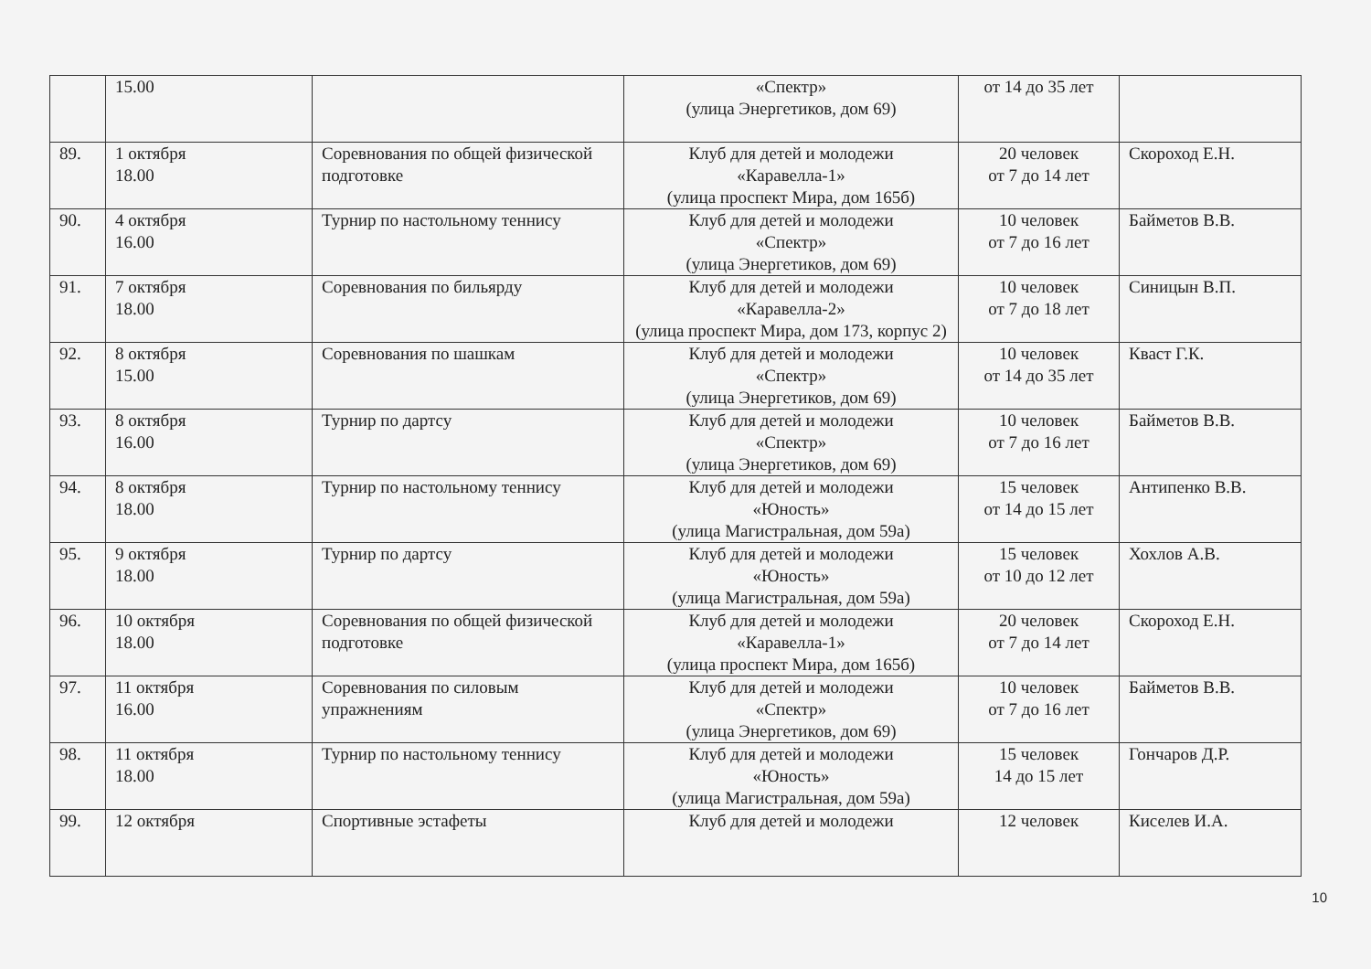| | 15.00 | | «Спектр» (улица Энергетиков, дом 69) | от 14 до 35 лет | |
| 89. | 1 октября 18.00 | Соревнования по общей физической подготовке | Клуб для детей и молодежи «Каравелла-1» (улица проспект Мира, дом 165б) | 20 человек от 7 до 14 лет | Скороход Е.Н. |
| 90. | 4 октября 16.00 | Турнир по настольному теннису | Клуб для детей и молодежи «Спектр» (улица Энергетиков, дом 69) | 10 человек от 7 до 16 лет | Байметов В.В. |
| 91. | 7 октября 18.00 | Соревнования по бильярду | Клуб для детей и молодежи «Каравелла-2» (улица проспект Мира, дом 173, корпус 2) | 10 человек от 7 до 18 лет | Синицын В.П. |
| 92. | 8 октября 15.00 | Соревнования по шашкам | Клуб для детей и молодежи «Спектр» (улица Энергетиков, дом 69) | 10 человек от 14 до 35 лет | Кваст Г.К. |
| 93. | 8 октября 16.00 | Турнир по дартсу | Клуб для детей и молодежи «Спектр» (улица Энергетиков, дом 69) | 10 человек от 7 до 16 лет | Байметов В.В. |
| 94. | 8 октября 18.00 | Турнир по настольному теннису | Клуб для детей и молодежи «Юность» (улица Магистральная, дом 59а) | 15 человек от 14 до 15 лет | Антипенко В.В. |
| 95. | 9 октября 18.00 | Турнир по дартсу | Клуб для детей и молодежи «Юность» (улица Магистральная, дом 59а) | 15 человек от 10 до 12 лет | Хохлов А.В. |
| 96. | 10 октября 18.00 | Соревнования по общей физической подготовке | Клуб для детей и молодежи «Каравелла-1» (улица проспект Мира, дом 165б) | 20 человек от 7 до 14 лет | Скороход Е.Н. |
| 97. | 11 октября 16.00 | Соревнования по силовым упражнениям | Клуб для детей и молодежи «Спектр» (улица Энергетиков, дом 69) | 10 человек от 7 до 16 лет | Байметов В.В. |
| 98. | 11 октября 18.00 | Турнир по настольному теннису | Клуб для детей и молодежи «Юность» (улица Магистральная, дом 59а) | 15 человек 14 до 15 лет | Гончаров Д.Р. |
| 99. | 12 октября | Спортивные эстафеты | Клуб для детей и молодежи | 12 человек | Киселев И.А. |
10